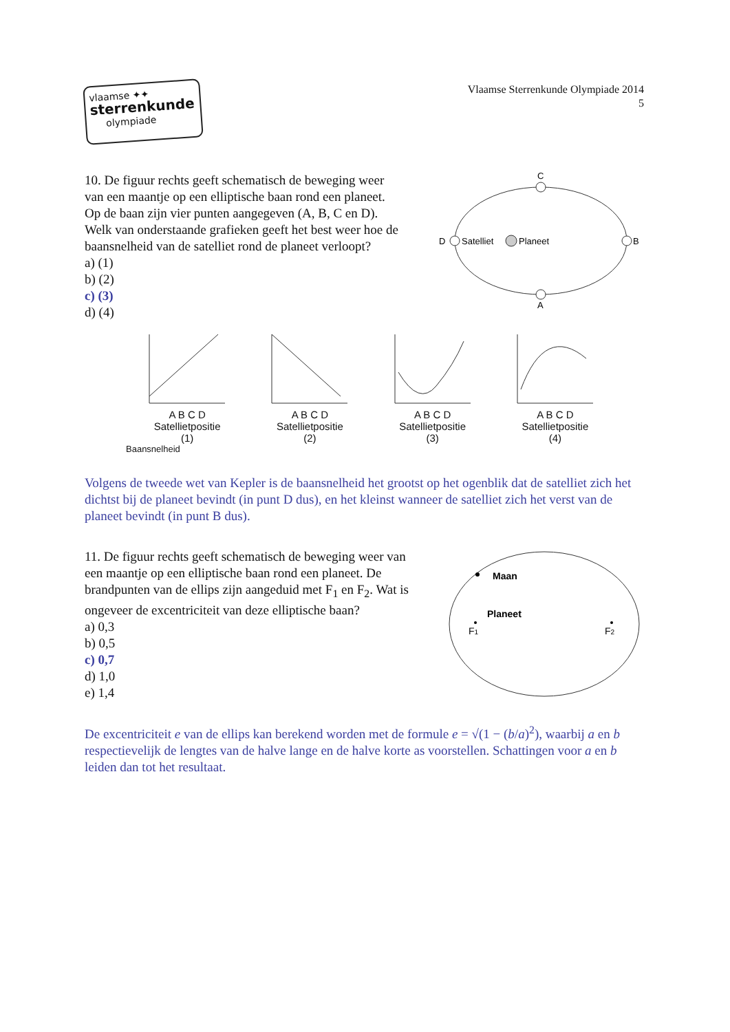vlaamse ✦✦
sterrenkunde
olympiade
Vlaamse Sterrenkunde Olympiade 2014
5
10. De figuur rechts geeft schematisch de beweging weer
van een maantje op een elliptische baan rond een planeet.
Op de baan zijn vier punten aangegeven (A, B, C en D).
Welk van onderstaande grafieken geeft het best weer hoe de
baansnelheid van de satelliet rond de planeet verloopt?
a) (1)
b) (2)
c) (3)
d) (4)
C
A
D
Satelliet
B
Planeet
A B C D
Satellietpositie
(1)
A B C D
Satellietpositie
(2)
A B C D
Satellietpositie
(3)
A B C D
Satellietpositie
(4)
Baansnelheid
Volgens de tweede wet van Kepler is de baansnelheid het grootst op het ogenblik dat de satelliet zich het dichtst bij de planeet bevindt (in punt D dus), en het kleinst wanneer de satelliet zich het verst van de planeet bevindt (in punt B dus).
11. De figuur rechts geeft schematisch de beweging weer van
een maantje op een elliptische baan rond een planeet. De
brandpunten van de ellips zijn aangeduid met F<sub>1</sub> en F<sub>2</sub>. Wat is
ongeveer de excentriciteit van deze elliptische baan?
a) 0,3
b) 0,5
c) 0,7
d) 1,0
e) 1,4
Maan
Planeet
F1
F2
De excentriciteit e van de ellips kan berekend worden met de formule e = √(1 − (b/a)<sup>2</sup>), waarbij a en b respectievelijk de lengtes van de halve lange en de halve korte as voorstellen. Schattingen voor a en b leiden dan tot het resultaat.